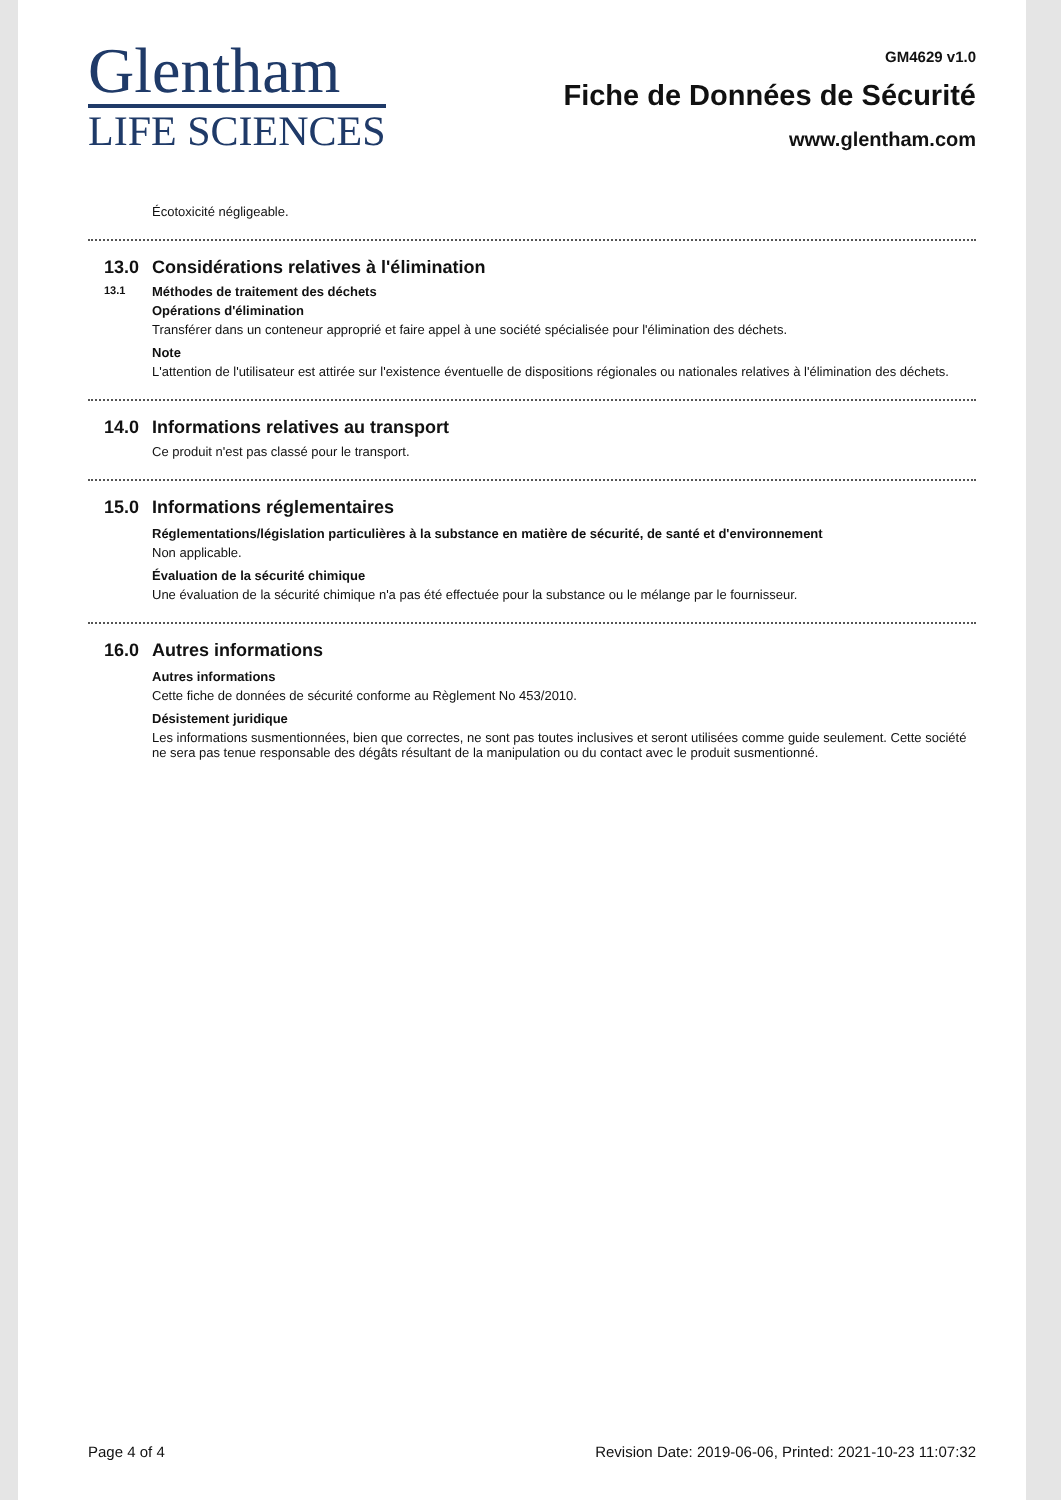Glentham
LIFE SCIENCES
GM4629 v1.0
Fiche de Données de Sécurité
www.glentham.com
Écotoxicité négligeable.
13.0 Considérations relatives à l'élimination
13.1 Méthodes de traitement des déchets
Opérations d'élimination
Transférer dans un conteneur approprié et faire appel à une société spécialisée pour l'élimination des déchets.
Note
L'attention de l'utilisateur est attirée sur l'existence éventuelle de dispositions régionales ou nationales relatives à l'élimination des déchets.
14.0 Informations relatives au transport
Ce produit n'est pas classé pour le transport.
15.0 Informations réglementaires
Réglementations/législation particulières à la substance en matière de sécurité, de santé et d'environnement
Non applicable.
Évaluation de la sécurité chimique
Une évaluation de la sécurité chimique n'a pas été effectuée pour la substance ou le mélange par le fournisseur.
16.0 Autres informations
Autres informations
Cette fiche de données de sécurité conforme au Règlement No 453/2010.
Désistement juridique
Les informations susmentionnées, bien que correctes, ne sont pas toutes inclusives et seront utilisées comme guide seulement. Cette société ne sera pas tenue responsable des dégâts résultant de la manipulation ou du contact avec le produit susmentionné.
Page 4 of 4 Revision Date: 2019-06-06, Printed: 2021-10-23 11:07:32